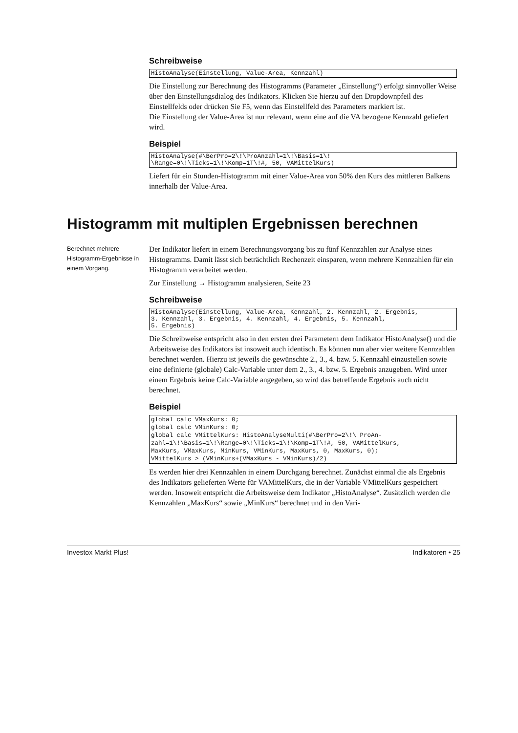Schreibweise
HistoAnalyse(Einstellung, Value-Area, Kennzahl)
Die Einstellung zur Berechnung des Histogramms (Parameter „Einstellung“) erfolgt sinnvoller Weise über den Einstellungsdialog des Indikators. Klicken Sie hierzu auf den Dropdownpfeil des Einstellfelds oder drücken Sie F5, wenn das Einstellfeld des Parameters markiert ist.
Die Einstellung der Value-Area ist nur relevant, wenn eine auf die VA bezogene Kennzahl geliefert wird.
Beispiel
HistoAnalyse(#\BerPro=2\!\ProAnzahl=1\!\Basis=1\! \Range=0\!\Ticks=1\!\Komp=1T\!#, 50, VAMittelKurs)
Liefert für ein Stunden-Histogramm mit einer Value-Area von 50% den Kurs des mittleren Balkens innerhalb der Value-Area.
Histogramm mit multiplen Ergebnissen berechnen
Berechnet mehrere Histogramm-Ergebnisse in einem Vorgang.
Der Indikator liefert in einem Berechnungsvorgang bis zu fünf Kennzahlen zur Analyse eines Histogramms. Damit lässt sich beträchtlich Rechenzeit einsparen, wenn mehrere Kennzahlen für ein Histogramm verarbeitet werden.
Zur Einstellung → Histogramm analysieren, Seite 23
Schreibweise
HistoAnalyse(Einstellung, Value-Area, Kennzahl, 2. Kennzahl, 2. Ergebnis, 3. Kennzahl, 3. Ergebnis, 4. Kennzahl, 4. Ergebnis, 5. Kennzahl, 5. Ergebnis)
Die Schreibweise entspricht also in den ersten drei Parametern dem Indikator HistoAnalyse() und die Arbeitsweise des Indikators ist insoweit auch identisch. Es können nun aber vier weitere Kennzahlen berechnet werden. Hierzu ist jeweils die gewünschte 2., 3., 4. bzw. 5. Kennzahl einzustellen sowie eine definierte (globale) Calc-Variable unter dem 2., 3., 4. bzw. 5. Ergebnis anzugeben. Wird unter einem Ergebnis keine Calc-Variable angegeben, so wird das betreffende Ergebnis auch nicht berechnet.
Beispiel
global calc VMaxKurs: 0; global calc VMinKurs: 0; global calc VMittelKurs: HistoAnalyseMulti(#\BerPro=2\!\ ProAn- zahl=1\!\Basis=1\!\Range=0\!\Ticks=1\!\Komp=1T\!#, 50, VAMittelKurs, MaxKurs, VMaxKurs, MinKurs, VMinKurs, MaxKurs, 0, MaxKurs, 0); VMittelKurs > (VMinKurs+(VMaxKurs - VMinKurs)/2)
Es werden hier drei Kennzahlen in einem Durchgang berechnet. Zunächst einmal die als Ergebnis des Indikators gelieferten Werte für VAMittelKurs, die in der Variable VMittelKurs gespeichert werden. Insoweit entspricht die Arbeitsweise dem Indikator „HistoAnalyse“. Zusätzlich werden die Kennzahlen „MaxKurs“ sowie „MinKurs“ berechnet und in den Vari-
Investox Markt Plus! Indikatoren • 25